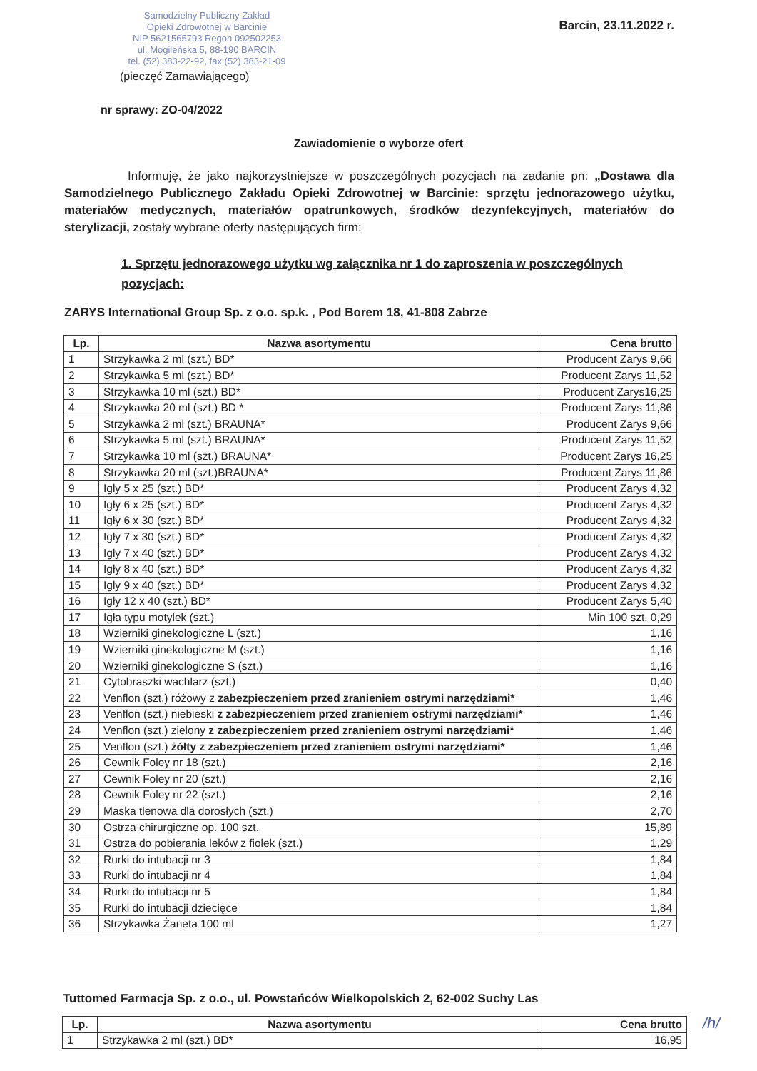Samodzielny Publiczny Zakład
Opieki Zdrowotnej w Barcinie
NIP 5621565793 Regon 092502253
ul. Mogileńska 5, 88-190 BARCIN
tel. (52) 383-22-92, fax (52) 383-21-09
Barcin, 23.11.2022 r.
(pieczęć Zamawiającego)
nr sprawy: ZO-04/2022
Zawiadomienie o wyborze ofert
Informuję, że jako najkorzystniejsze w poszczególnych pozycjach na zadanie pn: „Dostawa dla Samodzielnego Publicznego Zakładu Opieki Zdrowotnej w Barcinie: sprzętu jednorazowego użytku, materiałów medycznych, materiałów opatrunkowych, środków dezynfekcyjnych, materiałów do sterylizacji, zostały wybrane oferty następujących firm:
1. Sprzętu jednorazowego użytku wg załącznika nr 1 do zaproszenia w poszczególnych pozycjach:
ZARYS International Group Sp. z o.o. sp.k. , Pod Borem 18, 41-808 Zabrze
| Lp. | Nazwa asortymentu | Cena brutto |
| --- | --- | --- |
| 1 | Strzykawka 2 ml (szt.) BD* | Producent Zarys 9,66 |
| 2 | Strzykawka 5 ml (szt.) BD* | Producent Zarys 11,52 |
| 3 | Strzykawka 10 ml (szt.) BD* | Producent Zarys16,25 |
| 4 | Strzykawka 20 ml (szt.) BD * | Producent Zarys 11,86 |
| 5 | Strzykawka 2 ml (szt.) BRAUNA* | Producent Zarys 9,66 |
| 6 | Strzykawka 5 ml (szt.) BRAUNA* | Producent Zarys 11,52 |
| 7 | Strzykawka 10 ml (szt.) BRAUNA* | Producent Zarys 16,25 |
| 8 | Strzykawka 20 ml (szt.)BRAUNA* | Producent Zarys 11,86 |
| 9 | Igły 5 x 25 (szt.) BD* | Producent Zarys 4,32 |
| 10 | Igły 6 x 25 (szt.) BD* | Producent Zarys 4,32 |
| 11 | Igły 6 x 30 (szt.) BD* | Producent Zarys 4,32 |
| 12 | Igły 7 x 30 (szt.) BD* | Producent Zarys 4,32 |
| 13 | Igły 7 x 40 (szt.) BD* | Producent Zarys 4,32 |
| 14 | Igły 8 x 40 (szt.) BD* | Producent Zarys 4,32 |
| 15 | Igły 9 x 40 (szt.) BD* | Producent Zarys 4,32 |
| 16 | Igły 12 x 40 (szt.) BD* | Producent Zarys 5,40 |
| 17 | Igła typu motylek (szt.) | Min 100 szt. 0,29 |
| 18 | Wzierniki ginekologiczne L (szt.) | 1,16 |
| 19 | Wzierniki ginekologiczne M (szt.) | 1,16 |
| 20 | Wzierniki ginekologiczne S (szt.) | 1,16 |
| 21 | Cytobraszki wachlarz (szt.) | 0,40 |
| 22 | Venflon (szt.) różowy z zabezpieczeniem przed zranieniem ostrymi narzędziami* | 1,46 |
| 23 | Venflon (szt.) niebieski z zabezpieczeniem przed zranieniem ostrymi narzędziami* | 1,46 |
| 24 | Venflon (szt.) zielony z zabezpieczeniem przed zranieniem ostrymi narzędziami* | 1,46 |
| 25 | Venflon (szt.) żółty z zabezpieczeniem przed zranieniem ostrymi narzędziami* | 1,46 |
| 26 | Cewnik Foley nr 18 (szt.) | 2,16 |
| 27 | Cewnik Foley nr 20 (szt.) | 2,16 |
| 28 | Cewnik Foley nr 22 (szt.) | 2,16 |
| 29 | Maska tlenowa dla dorosłych (szt.) | 2,70 |
| 30 | Ostrza chirurgiczne op. 100 szt. | 15,89 |
| 31 | Ostrza do pobierania leków z fiolek (szt.) | 1,29 |
| 32 | Rurki do intubacji nr 3 | 1,84 |
| 33 | Rurki do intubacji nr 4 | 1,84 |
| 34 | Rurki do intubacji nr 5 | 1,84 |
| 35 | Rurki do intubacji dziecięce | 1,84 |
| 36 | Strzykawka Żaneta 100 ml | 1,27 |
Tuttomed Farmacja Sp. z o.o., ul. Powstańców Wielkopolskich 2, 62-002 Suchy Las
| Lp. | Nazwa asortymentu | Cena brutto |
| --- | --- | --- |
| 1 | Strzykawka 2 ml (szt.) BD* | 16,95 |
/h/